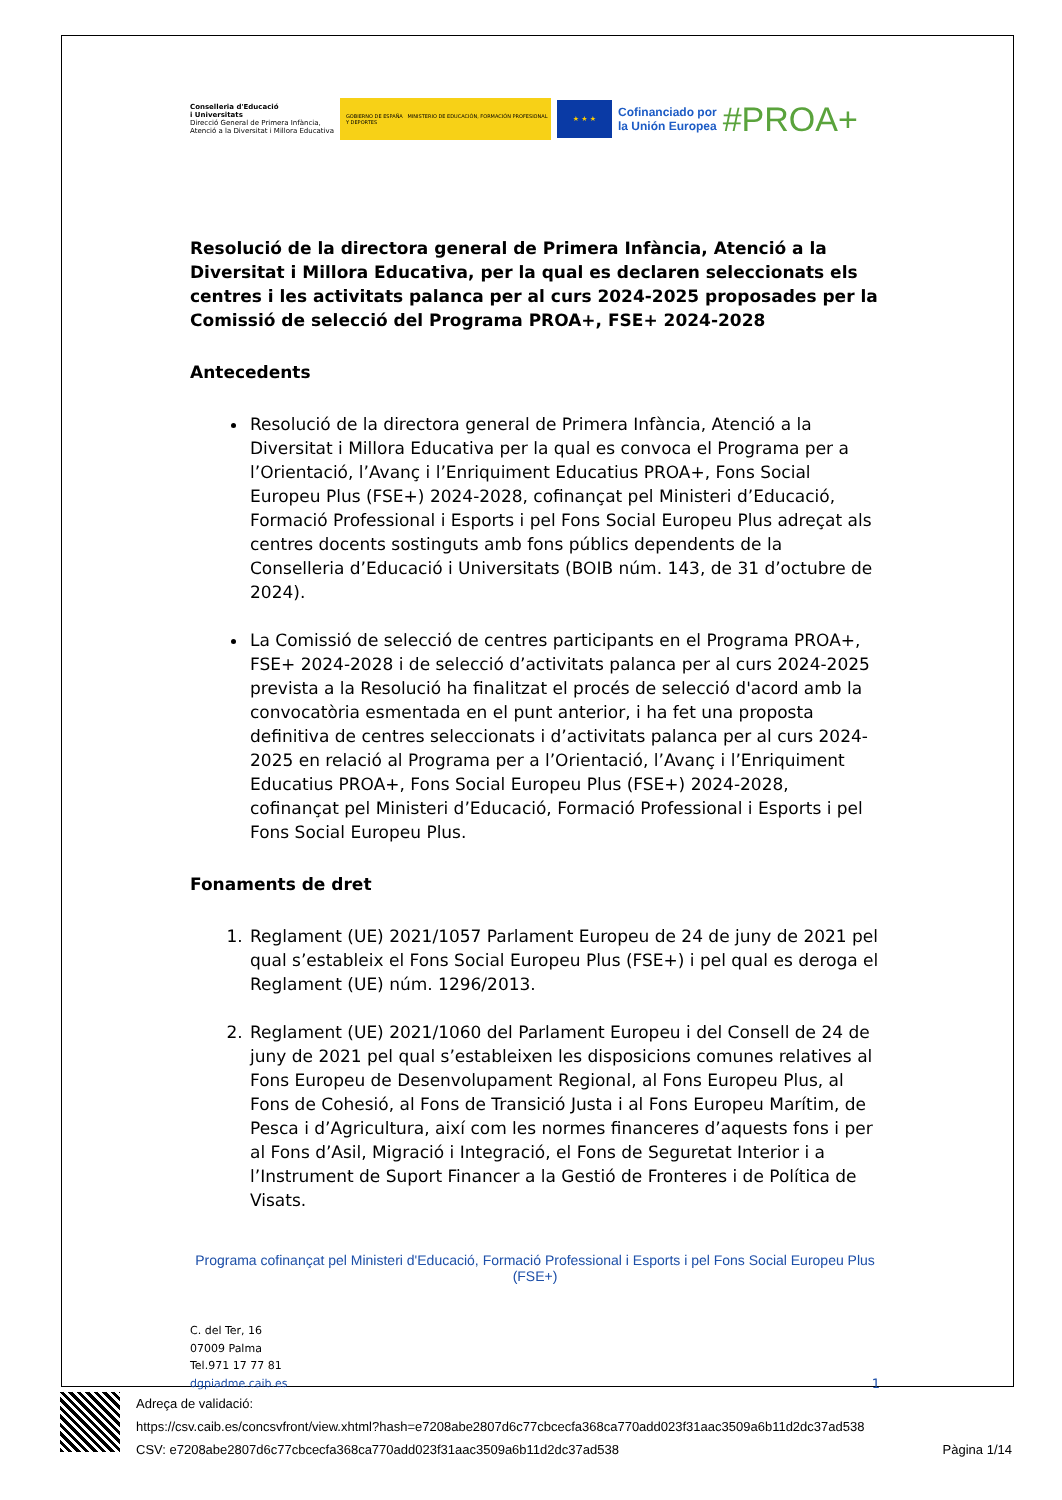Conselleria d'Educació
i Universitats
Direcció General de Primera Infància,
Atenció a la Diversitat i Millora Educativa
GOBIERNO DE ESPAÑA MINISTERIO DE EDUCACIÓN, FORMACIÓN PROFESIONAL Y DEPORTES
★ ★ ★
Cofinanciado por
la Unión Europea
#PROA+
Resolució de la directora general de Primera Infància, Atenció a la Diversitat i Millora Educativa, per la qual es declaren seleccionats els centres i les activitats palanca per al curs 2024-2025 proposades per la Comissió de selecció del Programa PROA+, FSE+ 2024-2028
Antecedents
Resolució de la directora general de Primera Infància, Atenció a la Diversitat i Millora Educativa per la qual es convoca el Programa per a l’Orientació, l’Avanç i l’Enriquiment Educatius PROA+, Fons Social Europeu Plus (FSE+) 2024-2028, cofinançat pel Ministeri d’Educació, Formació Professional i Esports i pel Fons Social Europeu Plus adreçat als centres docents sostinguts amb fons públics dependents de la Conselleria d’Educació i Universitats (BOIB núm. 143, de 31 d’octubre de 2024).
La Comissió de selecció de centres participants en el Programa PROA+, FSE+ 2024-2028 i de selecció d’activitats palanca per al curs 2024-2025 prevista a la Resolució ha finalitzat el procés de selecció d'acord amb la convocatòria esmentada en el punt anterior, i ha fet una proposta definitiva de centres seleccionats i d’activitats palanca per al curs 2024-2025 en relació al Programa per a l’Orientació, l’Avanç i l’Enriquiment Educatius PROA+, Fons Social Europeu Plus (FSE+) 2024-2028, cofinançat pel Ministeri d’Educació, Formació Professional i Esports i pel Fons Social Europeu Plus.
Fonaments de dret
1. Reglament (UE) 2021/1057 Parlament Europeu de 24 de juny de 2021 pel qual s’estableix el Fons Social Europeu Plus (FSE+) i pel qual es deroga el Reglament (UE) núm. 1296/2013.
2. Reglament (UE) 2021/1060 del Parlament Europeu i del Consell de 24 de juny de 2021 pel qual s’estableixen les disposicions comunes relatives al Fons Europeu de Desenvolupament Regional, al Fons Europeu Plus, al Fons de Cohesió, al Fons de Transició Justa i al Fons Europeu Marítim, de Pesca i d’Agricultura, així com les normes financeres d’aquests fons i per al Fons d’Asil, Migració i Integració, el Fons de Seguretat Interior i a l’Instrument de Suport Financer a la Gestió de Fronteres i de Política de Visats.
Programa cofinançat pel Ministeri d'Educació, Formació Professional i Esports i pel Fons Social Europeu Plus (FSE+)
C. del Ter, 16
07009 Palma
Tel.971 17 77 81
dgpiadme.caib.es
1
Adreça de validació:
https://csv.caib.es/concsvfront/view.xhtml?hash=e7208abe2807d6c77cbcecfa368ca770add023f31aac3509a6b11d2dc37ad538
CSV: e7208abe2807d6c77cbcecfa368ca770add023f31aac3509a6b11d2dc37ad538 Pàgina 1/14